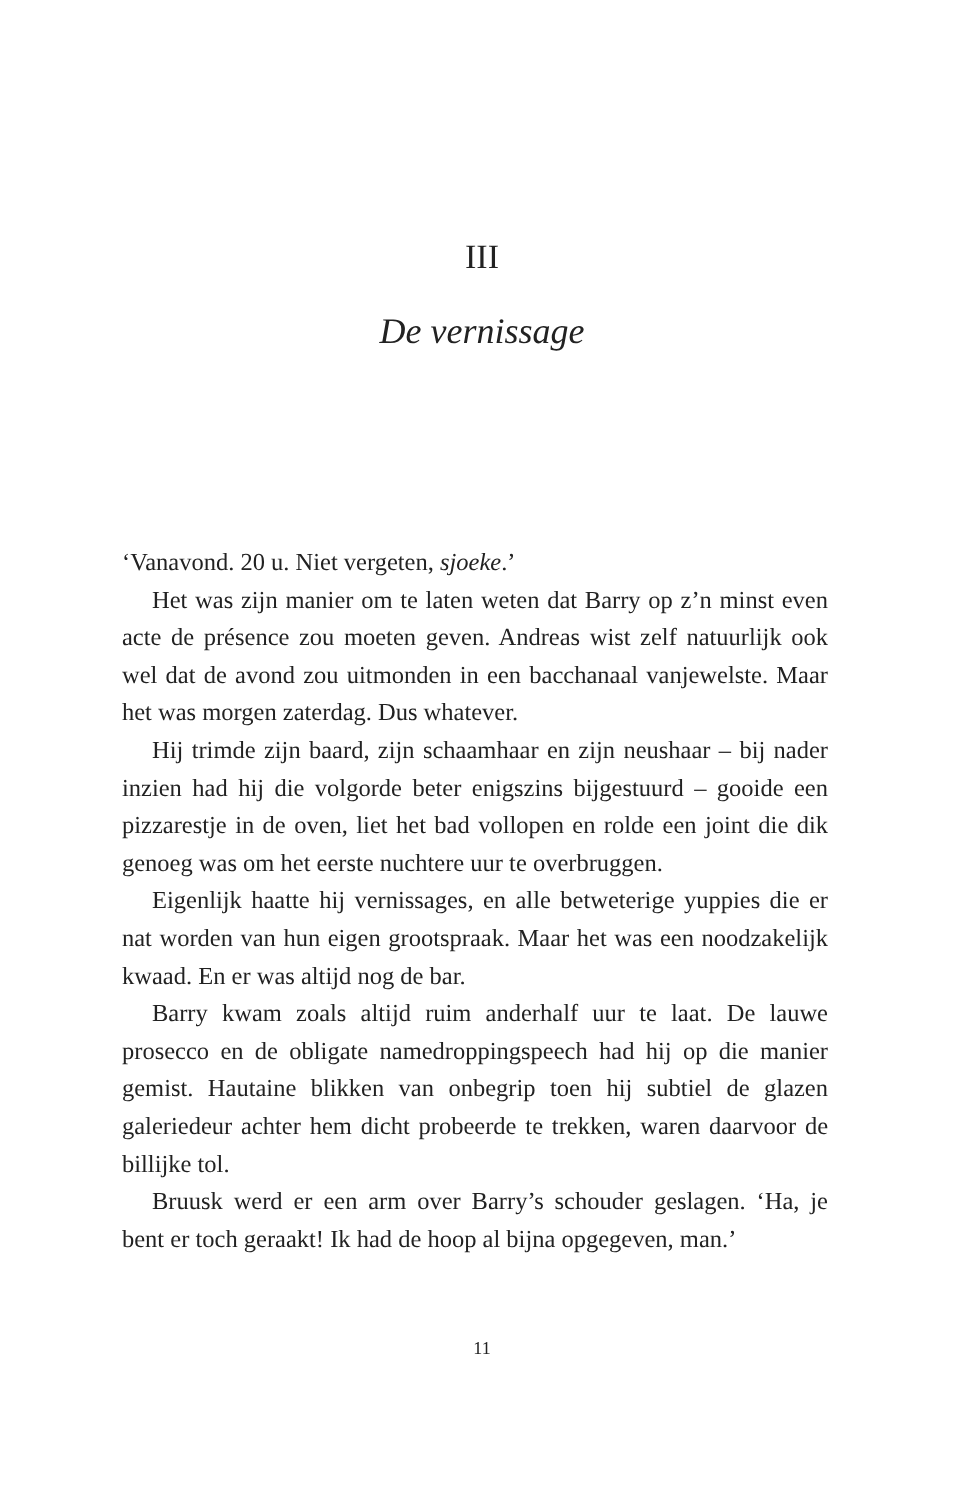III
De vernissage
‘Vanavond. 20 u. Niet vergeten, sjoeke.’
Het was zijn manier om te laten weten dat Barry op z’n minst even acte de présence zou moeten geven. Andreas wist zelf natuurlijk ook wel dat de avond zou uitmonden in een bacchanaal vanjewelste. Maar het was morgen zaterdag. Dus whatever.
Hij trimde zijn baard, zijn schaamhaar en zijn neushaar – bij nader inzien had hij die volgorde beter enigszins bijgestuurd – gooide een pizzarestje in de oven, liet het bad vollopen en rolde een joint die dik genoeg was om het eerste nuchtere uur te overbruggen.
Eigenlijk haatte hij vernissages, en alle betweterige yuppies die er nat worden van hun eigen grootspraak. Maar het was een noodzakelijk kwaad. En er was altijd nog de bar.
Barry kwam zoals altijd ruim anderhalf uur te laat. De lauwe prosecco en de obligate namedroppingspeech had hij op die manier gemist. Hautaine blikken van onbegrip toen hij subtiel de glazen galeriedeur achter hem dicht probeerde te trekken, waren daarvoor de billijke tol.
Bruusk werd er een arm over Barry’s schouder geslagen. ‘Ha, je bent er toch geraakt! Ik had de hoop al bijna opgegeven, man.’
11